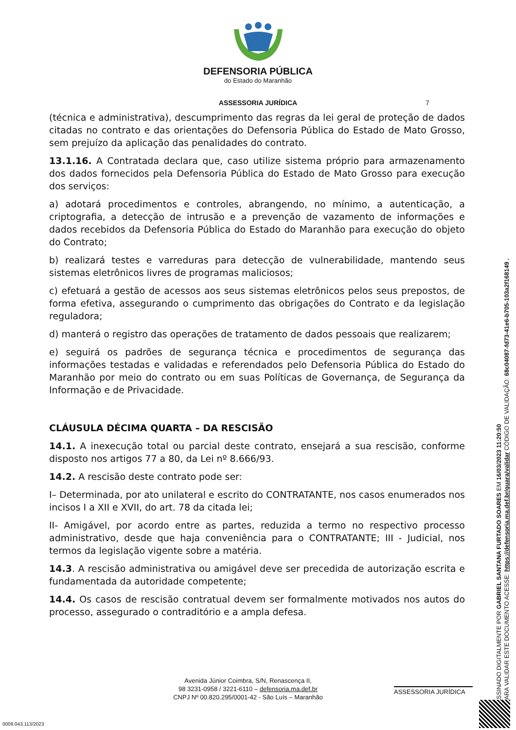DEFENSORIA PÚBLICA
do Estado do Maranhão
ASSESSORIA JURÍDICA 7
(técnica e administrativa), descumprimento das regras da lei geral de proteção de dados citadas no contrato e das orientações do Defensoria Pública do Estado de Mato Grosso, sem prejuízo da aplicação das penalidades do contrato.
13.1.16. A Contratada declara que, caso utilize sistema próprio para armazenamento dos dados fornecidos pela Defensoria Pública do Estado de Mato Grosso para execução dos serviços:
a) adotará procedimentos e controles, abrangendo, no mínimo, a autenticação, a criptografia, a detecção de intrusão e a prevenção de vazamento de informações e dados recebidos da Defensoria Pública do Estado do Maranhão para execução do objeto do Contrato;
b) realizará testes e varreduras para detecção de vulnerabilidade, mantendo seus sistemas eletrônicos livres de programas maliciosos;
c) efetuará a gestão de acessos aos seus sistemas eletrônicos pelos seus prepostos, de forma efetiva, assegurando o cumprimento das obrigações do Contrato e da legislação reguladora;
d) manterá o registro das operações de tratamento de dados pessoais que realizarem;
e) seguirá os padrões de segurança técnica e procedimentos de segurança das informações testadas e validadas e referendados pelo Defensoria Pública do Estado do Maranhão por meio do contrato ou em suas Políticas de Governança, de Segurança da Informação e de Privacidade.
CLÁUSULA DÉCIMA QUARTA – DA RESCISÃO
14.1. A inexecução total ou parcial deste contrato, ensejará a sua rescisão, conforme disposto nos artigos 77 a 80, da Lei nº 8.666/93.
14.2. A rescisão deste contrato pode ser:
I– Determinada, por ato unilateral e escrito do CONTRATANTE, nos casos enumerados nos incisos I a XII e XVII, do art. 78 da citada lei;
II- Amigável, por acordo entre as partes, reduzida a termo no respectivo processo administrativo, desde que haja conveniência para o CONTRATANTE; III - Judicial, nos termos da legislação vigente sobre a matéria.
14.3. A rescisão administrativa ou amigável deve ser precedida de autorização escrita e fundamentada da autoridade competente;
14.4. Os casos de rescisão contratual devem ser formalmente motivados nos autos do processo, assegurado o contraditório e a ampla defesa.
Avenida Júnior Coimbra, S/N, Renascença II,
98 3231-0958 / 3221-6110 – defensoria.ma.def.br
CNPJ Nº 00.820.295/0001-42 - São Luís – Maranhão
ASSESSORIA JURÍDICA
0009.043.113/2023
ASSINADO DIGITALMENTE POR GABRIEL SANTANA FURTADO SOARES EM 16/03/2023 11:20:50
PARA VALIDAR ESTE DOCUMENTO ACESSE: https://defensoria.ma.def.br/guara/validar CÓDIGO DE VALIDAÇÃO: 68c04087-fd73-41e6-b705-103a2f168149 .